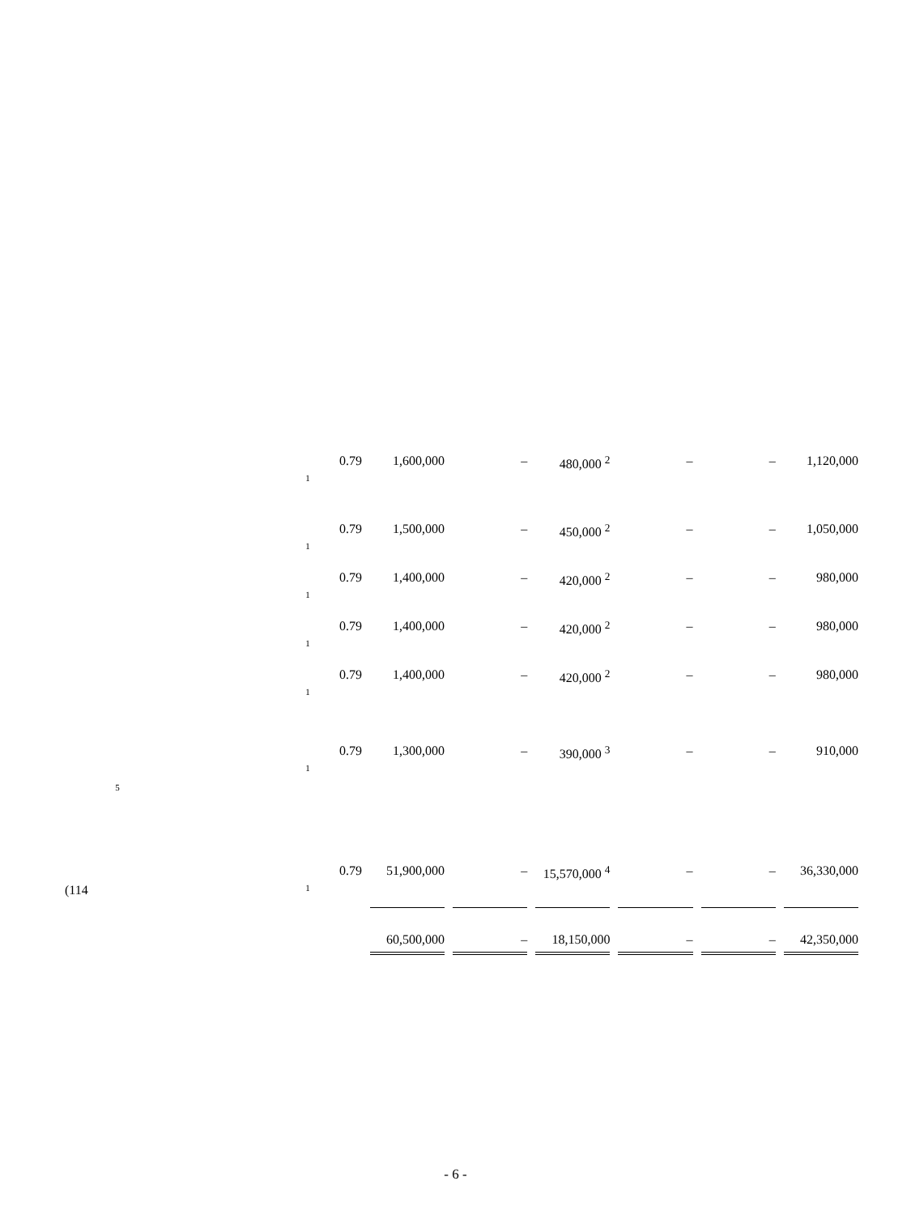| | | 0.79 | 1,600,000 | – | 480,000 <sup>2</sup> | – | – | 1,120,000 |
| | 1 | | | | | | | |
| | | 0.79 | 1,500,000 | – | 450,000 <sup>2</sup> | – | – | 1,050,000 |
| | 1 | | | | | | | |
| | | 0.79 | 1,400,000 | – | 420,000 <sup>2</sup> | – | – | 980,000 |
| | 1 | | | | | | | |
| | | 0.79 | 1,400,000 | – | 420,000 <sup>2</sup> | – | – | 980,000 |
| | 1 | | | | | | | |
| | | 0.79 | 1,400,000 | – | 420,000 <sup>2</sup> | – | – | 980,000 |
| | 1 | | | | | | | |
| | | 0.79 | 1,300,000 | – | 390,000 <sup>3</sup> | – | – | 910,000 |
| | 1 | | | | | | | |
| 5 | | | | | | | | |
| | | 0.79 | 51,900,000 | – | 15,570,000 <sup>4</sup> | – | – | 36,330,000 |
| (114 | 1 | | | | | | | |
| | | | 60,500,000 | – | 18,150,000 | – | – | 42,350,000 |
- 6 -